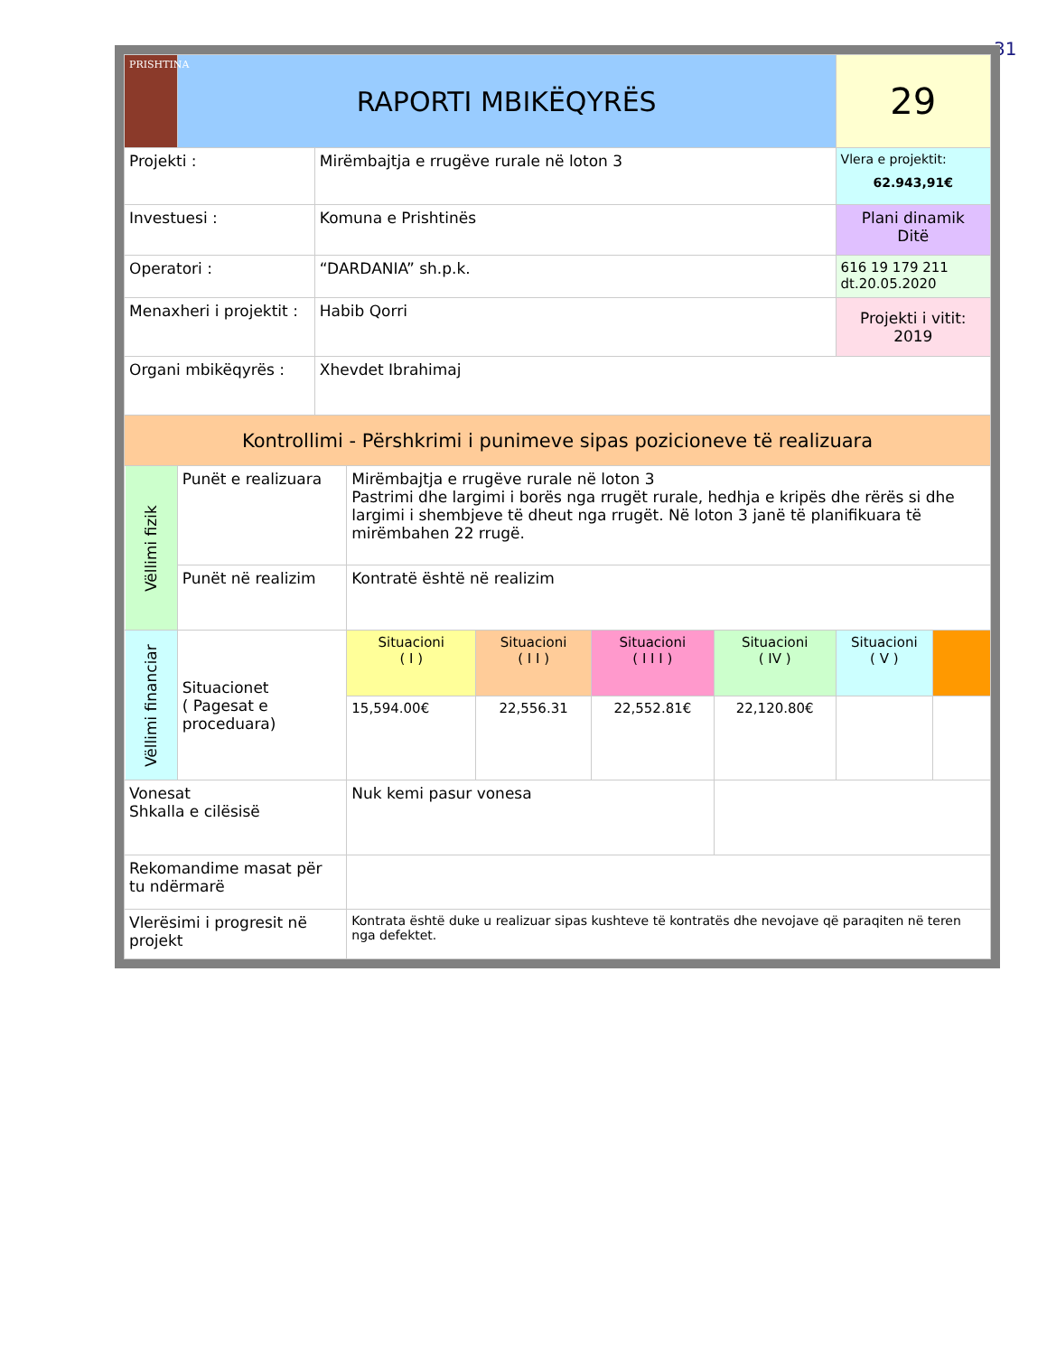31
| PRISHTINA | RAPORTI MBIKËQYRËS | | | | | | 29 | |
| Projekti : | | Mirëmbajtja e rrugëve rurale në loton 3 | | | | | Vlera e projektit: 62.943,91€ | |
| Investuesi : | | Komuna e Prishtinës | | | | | Plani dinamik Ditë | |
| Operatori : | | “DARDANIA” sh.p.k. | | | | | 616 19 179 211 dt.20.05.2020 | |
| Menaxheri i projektit : | | Habib Qorri | | | | | Projekti i vitit: 2019 | |
| Organi mbikëqyrës : | | Xhevdet Ibrahimaj | | | | | | |
| Kontrollimi - Përshkrimi i punimeve sipas pozicioneve të realizuara | | | | | | | | |
| Vëllimi fizik | Punët e realizuara | | Mirëmbajtja e rrugëve rurale në loton 3 Pastrimi dhe largimi i borës nga rrugët rurale, hedhja e kripës dhe rërës si dhe largimi i shembjeve të dheut nga rrugët. Në loton 3 janë të planifikuara të mirëmbahen 22 rrugë. | | | | | |
| | Punët në realizim | | Kontratë është në realizim | | | | | |
| Vëllimi financiar | Situacionet ( Pagesat e proceduara) | | Situacioni ( I ) | Situacioni ( I I ) | Situacioni ( I I I ) | Situacioni ( IV ) | Situacioni ( V ) | |
| | | | 15,594.00€ | 22,556.31 | 22,552.81€ | 22,120.80€ | | |
| Vonesat Shkalla e cilësisë | | | Nuk kemi pasur vonesa | | | | | |
| Rekomandime masat për tu ndërmarë | | | | | | | | |
| Vlerësimi i progresit në projekt | | | Kontrata është duke u realizuar sipas kushteve të kontratës dhe nevojave që paraqiten në teren nga defektet. | | | | | |